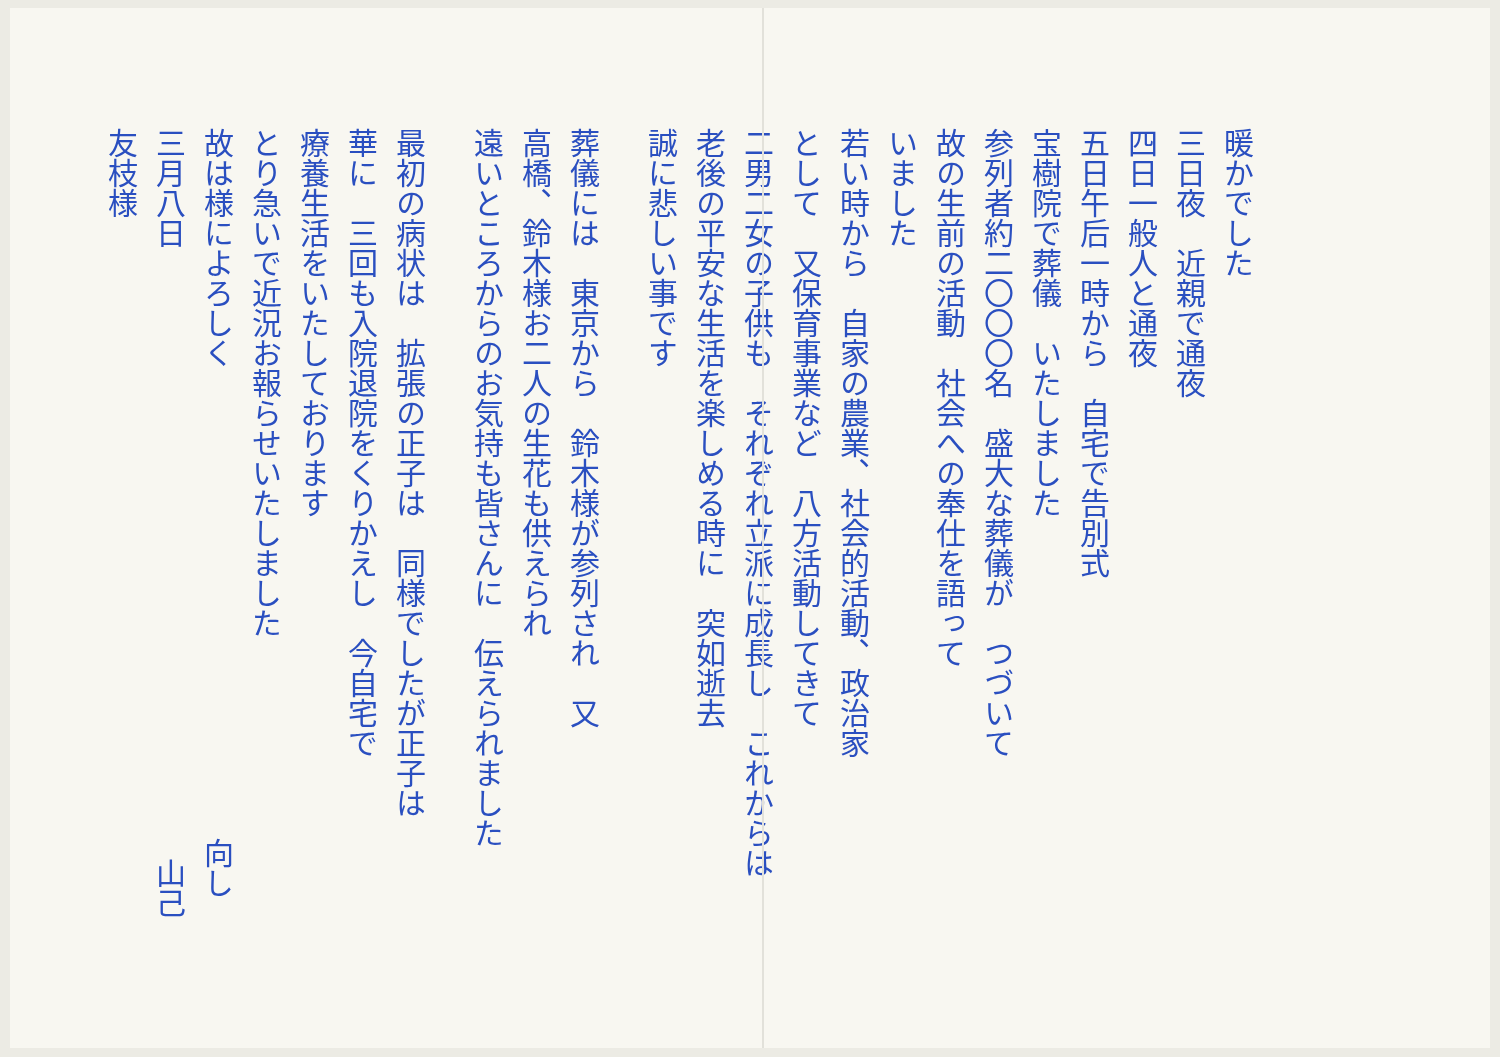暖かでした
三日夜　近親で通夜
四日一般人と通夜
五日午后一時から　自宅で告別式
宝樹院で葬儀　いたしました
参列者約二〇〇〇名　盛大な葬儀が　つづいて
故の生前の活動　社会への奉仕を語って
いました
若い時から　自家の農業、社会的活動、政治家
として　又保育事業など　八方活動してきて
二男二女の子供も　それぞれ立派に成長し　これからは
老後の平安な生活を楽しめる時に　突如逝去
誠に悲しい事です
葬儀には　東京から　鈴木様が参列され　又
高橋、鈴木様お二人の生花も供えられ
遠いところからのお気持も皆さんに　伝えられました
最初の病状は　拡張の正子は　同様でしたが正子は
華に　三回も入院退院をくりかえし　今自宅で
療養生活をいたしております
とり急いで近況お報らせいたしました
故は様によろしく　向し
三月八日　山己
友枝様